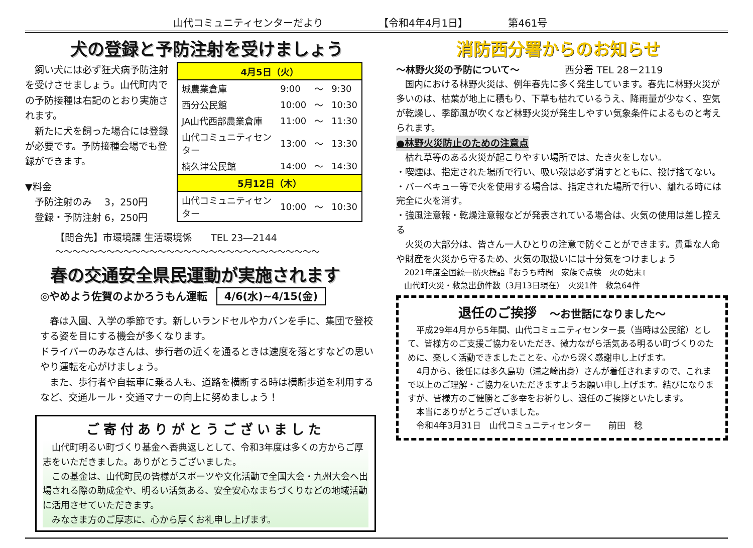山代コミュニティセンターだより 【令和4年4月1日】 第461号
犬の登録と予防注射を受けましょう
　飼い犬には必ず狂犬病予防注射を受けさせましょう。山代町内での予防接種は右記のとおり実施されます。
　新たに犬を飼った場合には登録が必要です。予防接種会場でも登録ができます。
▼料金
　予防注射のみ　 3，250円
　登録・予防注射 6，250円
| 4月5日（火） | | | |
| 城農業倉庫 | 9:00 | ～ | 9:30 |
| 西分公民館 | 10:00 | ～ | 10:30 |
| JA山代西部農業倉庫 | 11:00 | ～ | 11:30 |
| 山代コミュニティセンター | 13:00 | ～ | 13:30 |
| 楠久津公民館 | 14:00 | ～ | 14:30 |
| 5月12日（木） | | | |
| 山代コミュニティセンター | 10:00 | ～ | 10:30 |
【問合先】市環境課 生活環境係　　TEL 23―2144
～～～～～～～～～～～～～～～～～～～～～～～～～～～～～～～
春の交通安全県民運動が実施されます
◎やめよう佐賀のよかろうもん運転 4/6(水)~4/15(金)
　春は入園、入学の季節です。新しいランドセルやカバンを手に、集団で登校する姿を目にする機会が多くなります。
ドライバーのみなさんは、歩行者の近くを通るときは速度を落とすなどの思いやり運転を心がけましょう。
　また、歩行者や自転車に乗る人も、道路を横断する時は横断歩道を利用するなど、交通ルール・交通マナーの向上に努めましょう！
ご寄付ありがとうございました
　山代町明るい町づくり基金へ香典返しとして、令和3年度は多くの方からご厚志をいただきました。ありがとうございました。
　この基金は、山代町民の皆様がスポーツや文化活動で全国大会・九州大会へ出場される際の助成金や、明るい活気ある、安全安心なまちづくりなどの地域活動に活用させていただきます。
　みなさま方のご厚志に、心から厚くお礼申し上げます。
消防西分署からのお知らせ
～林野火災の予防について～ 西分署 TEL 28－2119
　国内における林野火災は、例年春先に多く発生しています。春先に林野火災が多いのは、枯葉が地上に積もり、下草も枯れているうえ、降雨量が少なく、空気が乾燥し、季節風が吹くなど林野火災が発生しやすい気象条件によるものと考えられます。
●林野火災防止のための注意点
　枯れ草等のある火災が起こりやすい場所では、たき火をしない。
・喫煙は、指定された場所で行い、吸い殻は必ず消すとともに、投げ捨てない。
・バーベキュー等で火を使用する場合は、指定された場所で行い、離れる時には完全に火を消す。
・強風注意報・乾燥注意報などが発表されている場合は、火気の使用は差し控える
　火災の大部分は、皆さん一人ひとりの注意で防ぐことができます。貴重な人命や財産を火災から守るため、火気の取扱いには十分気をつけましょう
　2021年度全国統一防火標語『おうち時間　家族で点検　火の始末』
　山代町火災・救急出動件数（3月13日現在）　火災1件　救急64件
退任のご挨拶　～お世話になりました～
　平成29年4月から5年間、山代コミュニティセンター長（当時は公民館）として、皆様方のご支援ご協力をいただき、微力ながら活気ある明るい町づくりのために、楽しく活動できましたことを、心から深く感謝申し上げます。
　4月から、後任には多久島功（浦之崎出身）さんが着任されますので、これまで以上のご理解・ご協力をいただきますようお願い申し上げます。結びになりますが、皆様方のご健勝とご多幸をお祈りし、退任のご挨拶といたします。
　本当にありがとうございました。
　令和4年3月31日　山代コミュニティセンター　　前田　稔